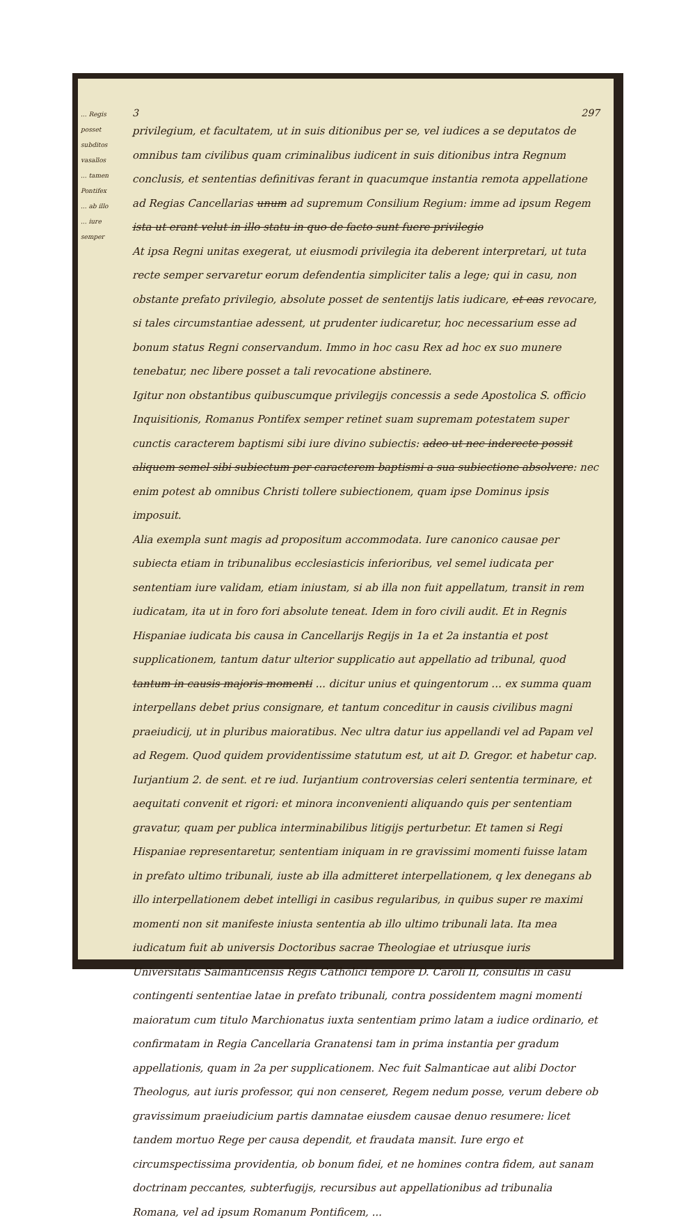... Regis posset subditos vasallos ... tamen Pontifex ... ab illo ... iure semper
3 297
privilegium, et facultatem, ut in suis ditionibus per se, vel iudices a se deputatos de omnibus tam civilibus quam criminalibus iudicent in suis ditionibus intra Regnum conclusis, et sententias definitivas ferant in quacumque instantia remota appellatione ad Regias Cancellarias unum ad supremum Consilium Regium: imme ad ipsum Regem ista ut erant velut in illo statu in quo de facto sunt fuere privilegio
At ipsa Regni unitas exegerat, ut eiusmodi privilegia ita deberent interpretari, ut tuta recte semper servaretur eorum defendentia simpliciter talis a lege; qui in casu, non obstante prefato privilegio, absolute posset de sententijs latis iudicare, et eas revocare, si tales circumstantiae adessent, ut prudenter iudicaretur, hoc necessarium esse ad bonum status Regni conservandum. Immo in hoc casu Rex ad hoc ex suo munere tenebatur, nec libere posset a tali revocatione abstinere.
Igitur non obstantibus quibuscumque privilegijs concessis a sede Apostolica S. officio Inquisitionis, Romanus Pontifex semper retinet suam supremam potestatem super cunctis caracterem baptismi sibi iure divino subiectis: adeo ut nec inderecte possit aliquem semel sibi subiectum per caracterem baptismi a sua subiectione absolvere: nec enim potest ab omnibus Christi tollere subiectionem, quam ipse Dominus ipsis imposuit.
Alia exempla sunt magis ad propositum accommodata. Iure canonico causae per subiecta etiam in tribunalibus ecclesiasticis inferioribus, vel semel iudicata per sententiam iure validam, etiam iniustam, si ab illa non fuit appellatum, transit in rem iudicatam, ita ut in foro fori absolute teneat. Idem in foro civili audit. Et in Regnis Hispaniae iudicata bis causa in Cancellarijs Regijs in 1a et 2a instantia et post supplicationem, tantum datur ulterior supplicatio aut appellatio ad tribunal, quod tantum in causis majoris momenti ... dicitur unius et quingentorum ... ex summa quam interpellans debet prius consignare, et tantum conceditur in causis civilibus magni praeiudicij, ut in pluribus maioratibus. Nec ultra datur ius appellandi vel ad Papam vel ad Regem. Quod quidem providentissime statutum est, ut ait D. Gregor. et habetur cap. Iurjantium 2. de sent. et re iud. Iurjantium controversias celeri sententia terminare, et aequitati convenit et rigori: et minora inconvenienti aliquando quis per sententiam gravatur, quam per publica interminabilibus litigijs perturbetur. Et tamen si Regi Hispaniae representaretur, sententiam iniquam in re gravissimi momenti fuisse latam in prefato ultimo tribunali, iuste ab illa admitteret interpellationem, q lex denegans ab illo interpellationem debet intelligi in casibus regularibus, in quibus super re maximi momenti non sit manifeste iniusta sententia ab illo ultimo tribunali lata. Ita mea iudicatum fuit ab universis Doctoribus sacrae Theologiae et utriusque iuris Universitatis Salmanticensis Regis Catholici tempore D. Caroli II, consultis in casu contingenti sententiae latae in prefato tribunali, contra possidentem magni momenti maioratum cum titulo Marchionatus iuxta sententiam primo latam a iudice ordinario, et confirmatam in Regia Cancellaria Granatensi tam in prima instantia per gradum appellationis, quam in 2a per supplicationem. Nec fuit Salmanticae aut alibi Doctor Theologus, aut iuris professor, qui non censeret, Regem nedum posse, verum debere ob gravissimum praeiudicium partis damnatae eiusdem causae denuo resumere: licet tandem mortuo Rege per causa dependit, et fraudata mansit. Iure ergo et circumspectissima providentia, ob bonum fidei, et ne homines contra fidem, aut sanam doctrinam peccantes, subterfugijs, recursibus aut appellationibus ad tribunalia Romana, vel ad ipsum Romanum Pontificem, ...